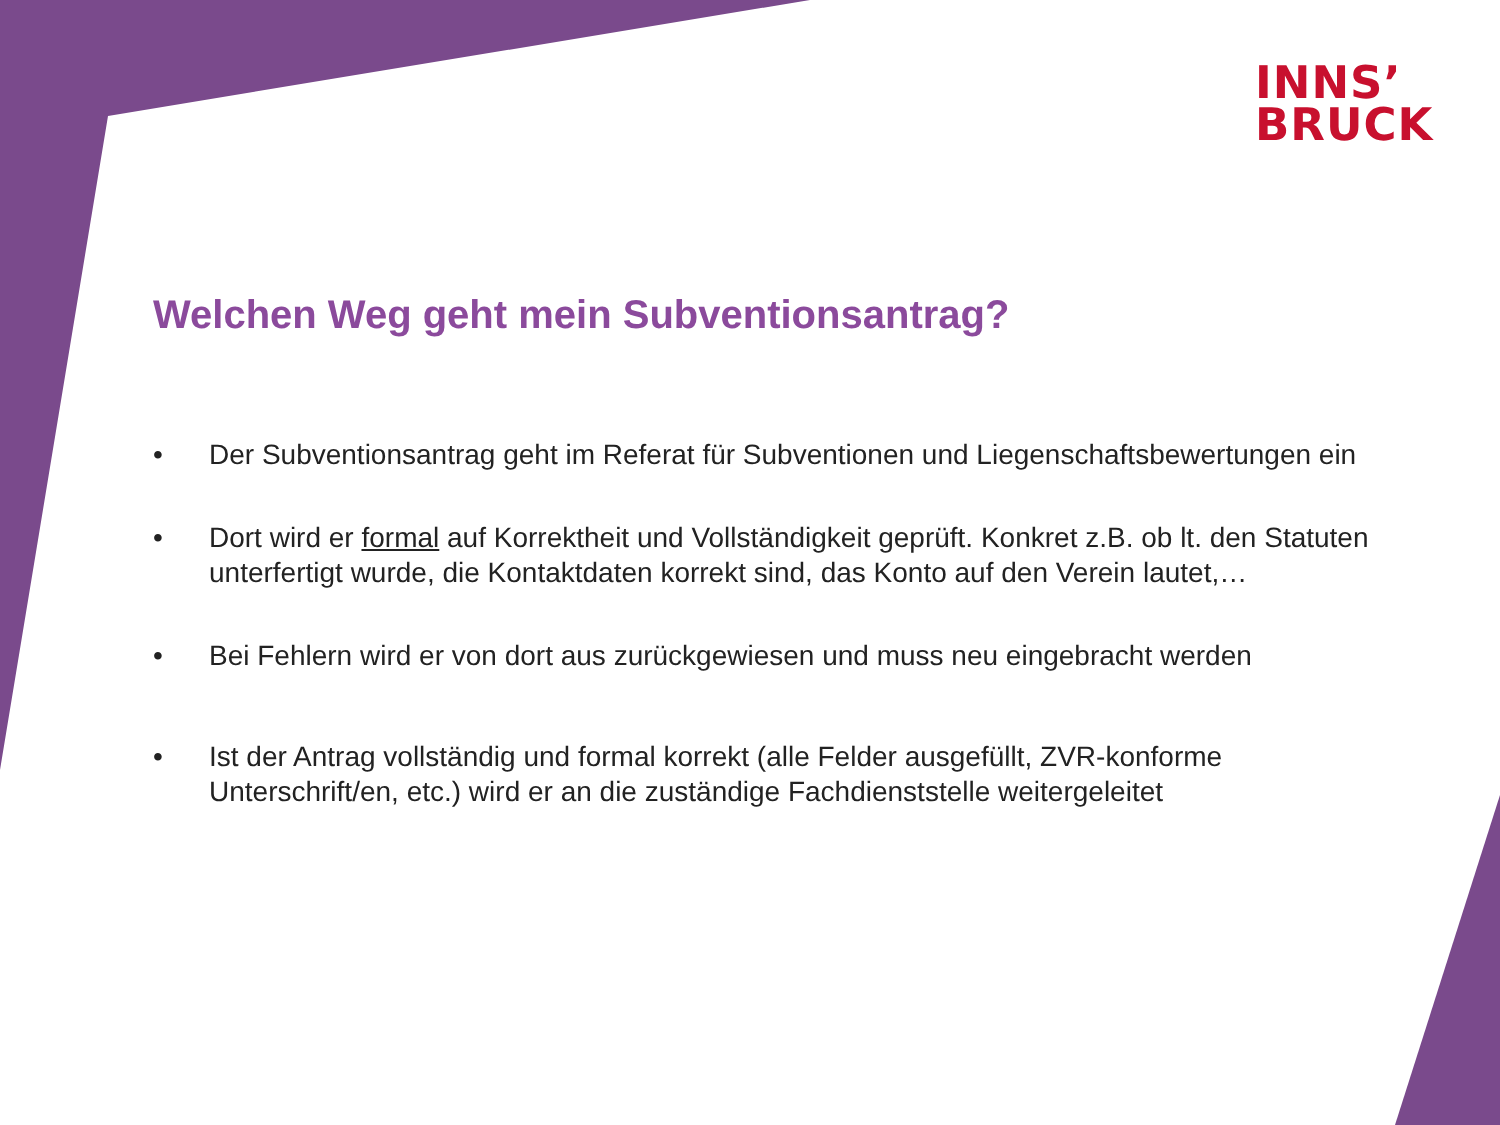INNS’
BRUCK
Welchen Weg geht mein Subventionsantrag?
• Der Subventionsantrag geht im Referat für Subventionen und Liegenschaftsbewertungen ein
• Dort wird er formal auf Korrektheit und Vollständigkeit geprüft. Konkret z.B. ob lt. den Statuten unterfertigt wurde, die Kontaktdaten korrekt sind, das Konto auf den Verein lautet,…
• Bei Fehlern wird er von dort aus zurückgewiesen und muss neu eingebracht werden
• Ist der Antrag vollständig und formal korrekt (alle Felder ausgefüllt, ZVR-konforme Unterschrift/en, etc.) wird er an die zuständige Fachdienststelle weitergeleitet